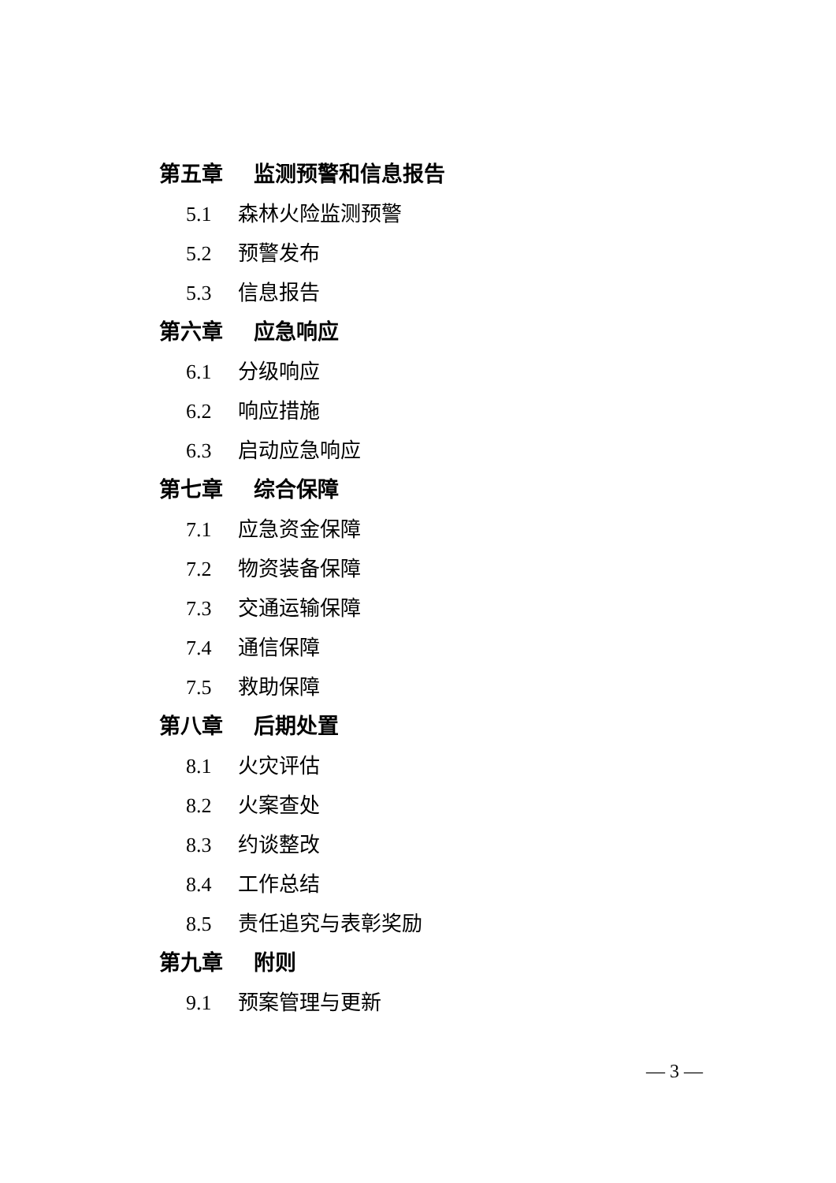第五章 监测预警和信息报告
5.1 森林火险监测预警
5.2 预警发布
5.3 信息报告
第六章 应急响应
6.1 分级响应
6.2 响应措施
6.3 启动应急响应
第七章 综合保障
7.1 应急资金保障
7.2 物资装备保障
7.3 交通运输保障
7.4 通信保障
7.5 救助保障
第八章 后期处置
8.1 火灾评估
8.2 火案查处
8.3 约谈整改
8.4 工作总结
8.5 责任追究与表彰奖励
第九章 附则
9.1 预案管理与更新
— 3 —